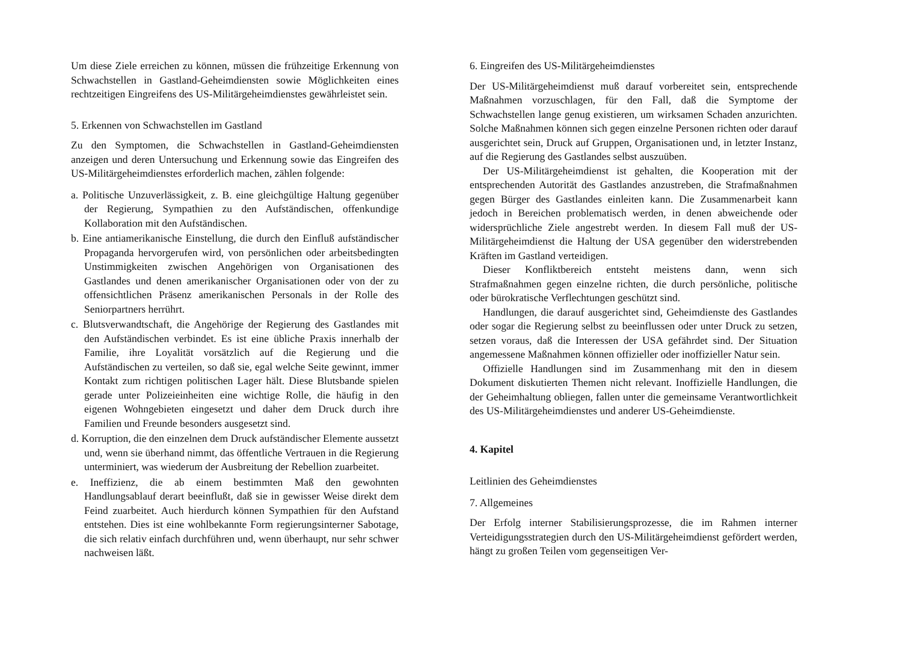Um diese Ziele erreichen zu können, müssen die frühzeitige Erkennung von Schwachstellen in Gastland-Geheimdiensten sowie Möglichkeiten eines rechtzeitigen Eingreifens des US-Militärgeheimdienstes gewährleistet sein.
5. Erkennen von Schwachstellen im Gastland
Zu den Symptomen, die Schwachstellen in Gastland-Geheimdiensten anzeigen und deren Untersuchung und Erkennung sowie das Eingreifen des US-Militärgeheimdienstes erforderlich machen, zählen folgende:
a. Politische Unzuverlässigkeit, z. B. eine gleichgültige Haltung gegenüber der Regierung, Sympathien zu den Aufständischen, offenkundige Kollaboration mit den Aufständischen.
b. Eine antiamerikanische Einstellung, die durch den Einfluß aufständischer Propaganda hervorgerufen wird, von persönlichen oder arbeitsbedingten Unstimmigkeiten zwischen Angehörigen von Organisationen des Gastlandes und denen amerikanischer Organisationen oder von der zu offensichtlichen Präsenz amerikanischen Personals in der Rolle des Seniorpartners herrührt.
c. Blutsverwandtschaft, die Angehörige der Regierung des Gastlandes mit den Aufständischen verbindet. Es ist eine übliche Praxis innerhalb der Familie, ihre Loyalität vorsätzlich auf die Regierung und die Aufständischen zu verteilen, so daß sie, egal welche Seite gewinnt, immer Kontakt zum richtigen politischen Lager hält. Diese Blutsbande spielen gerade unter Polizeieinheiten eine wichtige Rolle, die häufig in den eigenen Wohngebieten eingesetzt und daher dem Druck durch ihre Familien und Freunde besonders ausgesetzt sind.
d. Korruption, die den einzelnen dem Druck aufständischer Elemente aussetzt und, wenn sie überhand nimmt, das öffentliche Vertrauen in die Regierung unterminiert, was wiederum der Ausbreitung der Rebellion zuarbeitet.
e. Ineffizienz, die ab einem bestimmten Maß den gewohnten Handlungsablauf derart beeinflußt, daß sie in gewisser Weise direkt dem Feind zuarbeitet. Auch hierdurch können Sympathien für den Aufstand entstehen. Dies ist eine wohlbekannte Form regierungsinterner Sabotage, die sich relativ einfach durchführen und, wenn überhaupt, nur sehr schwer nachweisen läßt.
6. Eingreifen des US-Militärgeheimdienstes
Der US-Militärgeheimdienst muß darauf vorbereitet sein, entsprechende Maßnahmen vorzuschlagen, für den Fall, daß die Symptome der Schwachstellen lange genug existieren, um wirksamen Schaden anzurichten. Solche Maßnahmen können sich gegen einzelne Personen richten oder darauf ausgerichtet sein, Druck auf Gruppen, Organisationen und, in letzter Instanz, auf die Regierung des Gastlandes selbst auszuüben.
Der US-Militärgeheimdienst ist gehalten, die Kooperation mit der entsprechenden Autorität des Gastlandes anzustreben, die Strafmaßnahmen gegen Bürger des Gastlandes einleiten kann. Die Zusammenarbeit kann jedoch in Bereichen problematisch werden, in denen abweichende oder widersprüchliche Ziele angestrebt werden. In diesem Fall muß der US-Militärgeheimdienst die Haltung der USA gegenüber den widerstrebenden Kräften im Gastland verteidigen.
Dieser Konfliktbereich entsteht meistens dann, wenn sich Strafmaßnahmen gegen einzelne richten, die durch persönliche, politische oder bürokratische Verflechtungen geschützt sind.
Handlungen, die darauf ausgerichtet sind, Geheimdienste des Gastlandes oder sogar die Regierung selbst zu beeinflussen oder unter Druck zu setzen, setzen voraus, daß die Interessen der USA gefährdet sind. Der Situation angemessene Maßnahmen können offizieller oder inoffizieller Natur sein.
Offizielle Handlungen sind im Zusammenhang mit den in diesem Dokument diskutierten Themen nicht relevant. Inoffizielle Handlungen, die der Geheimhaltung obliegen, fallen unter die gemeinsame Verantwortlichkeit des US-Militärgeheimdienstes und anderer US-Geheimdienste.
4. Kapitel
Leitlinien des Geheimdienstes
7. Allgemeines
Der Erfolg interner Stabilisierungsprozesse, die im Rahmen interner Verteidigungsstrategien durch den US-Militärgeheimdienst gefördert werden, hängt zu großen Teilen vom gegenseitigen Ver-